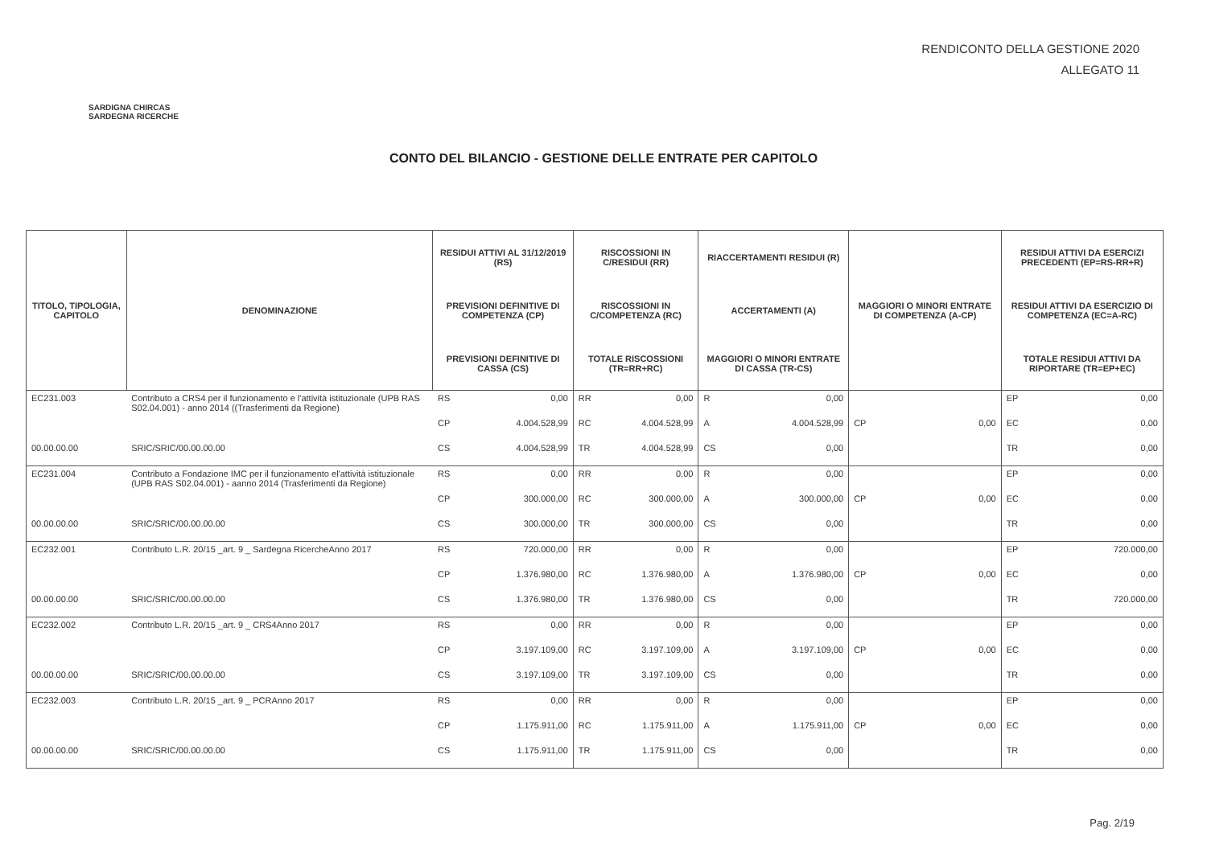SARDIGNA CHIRCAS
SARDEGNA RICERCHE
RENDICONTO DELLA GESTIONE 2020
ALLEGATO 11
CONTO DEL BILANCIO - GESTIONE DELLE ENTRATE PER CAPITOLO
| | | RESIDUI ATTIVI AL 31/12/2019 (RS) | | RISCOSSIONI IN C/RESIDUI (RR) | | RIACCERTAMENTI RESIDUI (R) | | | | RESIDUI ATTIVI DA ESERCIZI PRECEDENTI (EP=RS-RR+R) | |
| --- | --- | --- | --- | --- | --- | --- | --- | --- | --- | --- | --- |
| TITOLO, TIPOLOGIA, CAPITOLO | DENOMINAZIONE | PREVISIONI DEFINITIVE DI COMPETENZA (CP) | | RISCOSSIONI IN C/COMPETENZA (RC) | | ACCERTAMENTI (A) | | MAGGIORI O MINORI ENTRATE DI COMPETENZA (A-CP) | | RESIDUI ATTIVI DA ESERCIZIO DI COMPETENZA (EC=A-RC) | |
| | | PREVISIONI DEFINITIVE DI CASSA (CS) | | TOTALE RISCOSSIONI (TR=RR+RC) | | MAGGIORI O MINORI ENTRATE DI CASSA (TR-CS) | | | | TOTALE RESIDUI ATTIVI DA RIPORTARE (TR=EP+EC) | |
| EC231.003 | Contributo a CRS4 per il funzionamento e l'attività istituzionale (UPB RAS S02.04.001) - anno 2014 ((Trasferimenti da Regione) | RS | 0,00 | RR | 0,00 | R | 0,00 | | | EP | 0,00 |
| | | CP | 4.004.528,99 | RC | 4.004.528,99 | A | 4.004.528,99 | CP | 0,00 | EC | 0,00 |
| 00.00.00.00 | SRIC/SRIC/00.00.00.00 | CS | 4.004.528,99 | TR | 4.004.528,99 | CS | 0,00 | | | TR | 0,00 |
| EC231.004 | Contributo a Fondazione IMC per il funzionamento el'attività istituzionale (UPB RAS S02.04.001) - aanno 2014 (Trasferimenti da Regione) | RS | 0,00 | RR | 0,00 | R | 0,00 | | | EP | 0,00 |
| | | CP | 300.000,00 | RC | 300.000,00 | A | 300.000,00 | CP | 0,00 | EC | 0,00 |
| 00.00.00.00 | SRIC/SRIC/00.00.00.00 | CS | 300.000,00 | TR | 300.000,00 | CS | 0,00 | | | TR | 0,00 |
| EC232.001 | Contributo L.R. 20/15 _art. 9 _ Sardegna RicercheAnno 2017 | RS | 720.000,00 | RR | 0,00 | R | 0,00 | | | EP | 720.000,00 |
| | | CP | 1.376.980,00 | RC | 1.376.980,00 | A | 1.376.980,00 | CP | 0,00 | EC | 0,00 |
| 00.00.00.00 | SRIC/SRIC/00.00.00.00 | CS | 1.376.980,00 | TR | 1.376.980,00 | CS | 0,00 | | | TR | 720.000,00 |
| EC232.002 | Contributo L.R. 20/15 _art. 9 _ CRS4Anno 2017 | RS | 0,00 | RR | 0,00 | R | 0,00 | | | EP | 0,00 |
| | | CP | 3.197.109,00 | RC | 3.197.109,00 | A | 3.197.109,00 | CP | 0,00 | EC | 0,00 |
| 00.00.00.00 | SRIC/SRIC/00.00.00.00 | CS | 3.197.109,00 | TR | 3.197.109,00 | CS | 0,00 | | | TR | 0,00 |
| EC232.003 | Contributo L.R. 20/15 _art. 9 _ PCRAnno 2017 | RS | 0,00 | RR | 0,00 | R | 0,00 | | | EP | 0,00 |
| | | CP | 1.175.911,00 | RC | 1.175.911,00 | A | 1.175.911,00 | CP | 0,00 | EC | 0,00 |
| 00.00.00.00 | SRIC/SRIC/00.00.00.00 | CS | 1.175.911,00 | TR | 1.175.911,00 | CS | 0,00 | | | TR | 0,00 |
Pag. 2/19